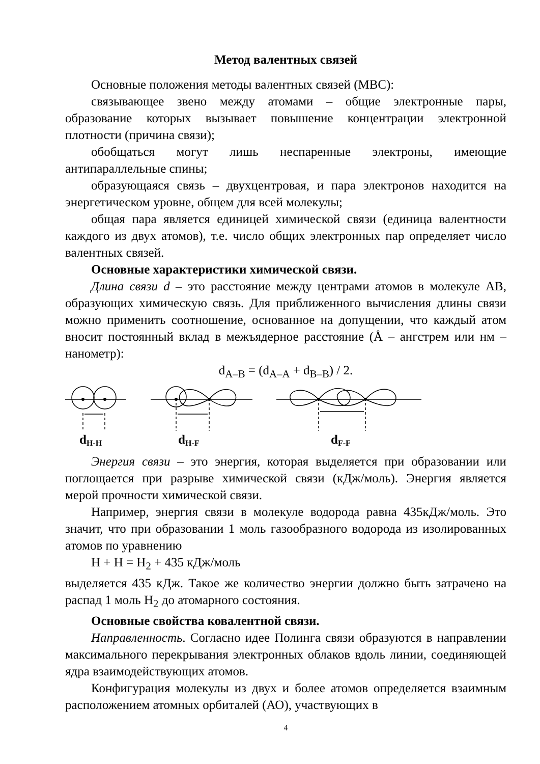Метод валентных связей
Основные положения методы валентных связей (МВС):
связывающее звено между атомами – общие электронные пары, образование которых вызывает повышение концентрации электронной плотности (причина связи);
обобщаться могут лишь неспаренные электроны, имеющие антипараллельные спины;
образующаяся связь – двухцентровая, и пара электронов находится на энергетическом уровне, общем для всей молекулы;
общая пара является единицей химической связи (единица валентности каждого из двух атомов), т.е. число общих электронных пар определяет число валентных связей.
Основные характеристики химической связи.
Длина связи d – это расстояние между центрами атомов в молекуле AB, образующих химическую связь. Для приближенного вычисления длины связи можно применить соотношение, основанное на допущении, что каждый атом вносит постоянный вклад в межъядерное расстояние (Å – ангстрем или нм – нанометр):
d<sub>A–B</sub> = (d<sub>A–A</sub> + d<sub>B–B</sub>) / 2.
dH-H
dH-F
dF-F
Энергия связи – это энергия, которая выделяется при образовании или поглощается при разрыве химической связи (кДж/моль). Энергия является мерой прочности химической связи.
Например, энергия связи в молекуле водорода равна 435кДж/моль. Это значит, что при образовании 1 моль газообразного водорода из изолированных атомов по уравнению
H + H = H<sub>2</sub> + 435 кДж/моль
выделяется 435 кДж. Такое же количество энергии должно быть затрачено на распад 1 моль H<sub>2</sub> до атомарного состояния.
Основные свойства ковалентной связи.
Направленность. Согласно идее Полинга связи образуются в направлении максимального перекрывания электронных облаков вдоль линии, соединяющей ядра взаимодействующих атомов.
Конфигурация молекулы из двух и более атомов определяется взаимным расположением атомных орбиталей (АО), участвующих в
4